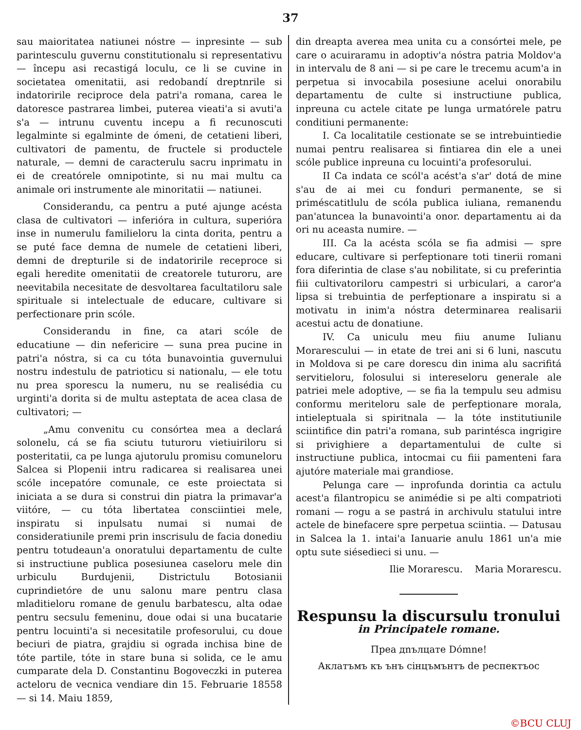37
sau maioritatea natiunei nóstre — inpresinte — sub parintesculu guvernu constitutionalu si representativu — începu asi recastigá loculu, ce li se cuvine in societatea omenitatii, asi redobandí dreptnrile si indatoririle reciproce dela patri'a romana, carea le datoresce pastrarea limbei, puterea vieati'a si avuti'a s'a — intrunu cuventu incepu a fi recunoscuti legalminte si egalminte de ómeni, de cetatieni liberi, cultivatori de pamentu, de fructele si productele naturale, — demni de caracterulu sacru inprimatu in ei de creatórele omnipotinte, si nu mai multu ca animale ori instrumente ale minoritatii — natiunei.
Considerandu, ca pentru a puté ajunge acésta clasa de cultivatori — inferióra in cultura, superióra inse in numerulu familieloru la cinta dorita, pentru a se puté face demna de numele de cetatieni liberi, demni de drepturile si de indatoririle receproce si egali heredite omenitatii de creatorele tuturoru, are neevitabila necesitate de desvoltarea facultatiloru sale spirituale si intelectuale de educare, cultivare si perfectionare prin scóle.
Considerandu in fine, ca atari scóle de educatiune — din nefericire — suna prea pucine in patri'a nóstra, si ca cu tóta bunavointia guvernului nostru indestulu de patrioticu si nationalu, — ele totu nu prea sporescu la numeru, nu se realisédia cu urginti'a dorita si de multu asteptata de acea clasa de cultivatori; —
„Amu convenitu cu consórtea mea a declará solonelu, cá se fia sciutu tuturoru vietiuiriloru si posteritatii, ca pe lunga ajutorulu promisu comuneloru Salcea si Plopenii intru radicarea si realisarea unei scóle incepatóre comunale, ce este proiectata si iniciata a se dura si construi din piatra la primavar'a viitóre, — cu tóta libertatea consciintiei mele, inspiratu si inpulsatu numai si numai de consideratiunile premi prin inscrisulu de facia donediu pentru totudeaun'a onoratului departamentu de culte si instructiune publica posesiunea caseloru mele din urbiculu Burdujenii, Districtulu Botosianii cuprindietóre de unu salonu mare pentru clasa mladitieloru romane de genulu barbatescu, alta odae pentru secsulu femeninu, doue odai si una bucatarie pentru locuinti'a si necesitatile profesorului, cu doue beciuri de piatra, grajdiu si ograda inchisa bine de tóte partile, tóte in stare buna si solida, ce le amu cumparate dela D. Constantinu Bogoveczki in puterea acteloru de vecnica vendiare din 15. Februarie 18558 — si 14. Maiu 1859,
din dreapta averea mea unita cu a consórtei mele, pe care o acuiraramu in adoptiv'a nóstra patria Moldov'a in intervalu de 8 ani — si pe care le trecemu acum'a in perpetua si invocabila posesiune acelui onorabilu departamentu de culte si instructiune publica, inpreuna cu actele citate pe lunga urmatórele patru conditiuni permanente:
I. Ca localitatile cestionate se se intrebuintiedie numai pentru realisarea si fintiarea din ele a unei scóle publice inpreuna cu locuinti'a profesorului.
II Ca indata ce scól'a acést'a s'ar' dotá de mine s'au de ai mei cu fonduri permanente, se si priméscatitlulu de scóla publica iuliana, remanendu pan'atuncea la bunavointi'a onor. departamentu ai da ori nu aceasta numire. —
III. Ca la acésta scóla se fia admisi — spre educare, cultivare si perfeptionare toti tinerii romani fora diferintia de clase s'au nobilitate, si cu preferintia fiii cultivatoriloru campestri si urbiculari, a caror'a lipsa si trebuintia de perfeptionare a inspiratu si a motivatu in inim'a nóstra determinarea realisarii acestui actu de donatiune.
IV. Ca uniculu meu fiiu anume Iulianu Morarescului — in etate de trei ani si 6 luni, nascutu in Moldova si pe care dorescu din inima alu sacrifitá servitieloru, folosului si intereseloru generale ale patriei mele adoptive, — se fia la tempulu seu admisu conformu meriteloru sale de perfeptionare morala, intieleptuala si spiritnala — la tóte institutiunile sciintifice din patri'a romana, sub parintésca ingrigire si privighiere a departamentului de culte si instructiune publica, intocmai cu fiii pamenteni fara ajutóre materiale mai grandiose.
Pelunga care — inprofunda dorintia ca actulu acest'a filantropicu se animédie si pe alti compatrioti romani — rogu a se pastrá in archivulu statului intre actele de binefacere spre perpetua sciintia. — Datusau in Salcea la 1. intai'a Ianuarie anulu 1861 un'a mie optu sute siésedieci si unu. —
Ilie Morarescu. Maria Morarescu.
Respunsu la discursulu tronului
in Principatele romane.
Прea дnълцате Dómne!
Аклатъмъ къ ънъ сiнцъмънтъ de респектъос
©BCU CLUJ